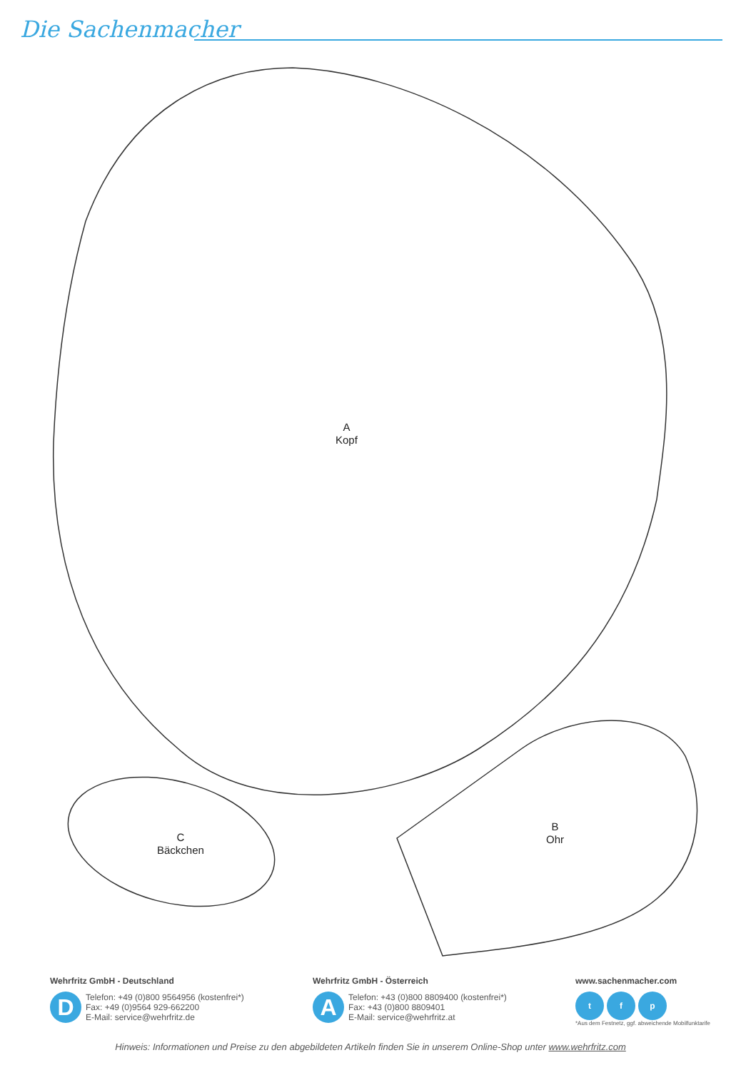Die Sachenmacher
A
Kopf
B
Ohr
C
Bäckchen
Wehrfritz GmbH - Deutschland
D
Telefon: +49 (0)800 9564956 (kostenfrei*)
Fax: +49 (0)9564 929-662200
E-Mail: service@wehrfritz.de
Wehrfritz GmbH - Österreich
A
Telefon: +43 (0)800 8809400 (kostenfrei*)
Fax: +43 (0)800 8809401
E-Mail: service@wehrfritz.at
www.sachenmacher.com
t f p
*Aus dem Festnetz, ggf. abweichende Mobilfunktarife
Hinweis: Informationen und Preise zu den abgebildeten Artikeln finden Sie in unserem Online-Shop unter www.wehrfritz.com